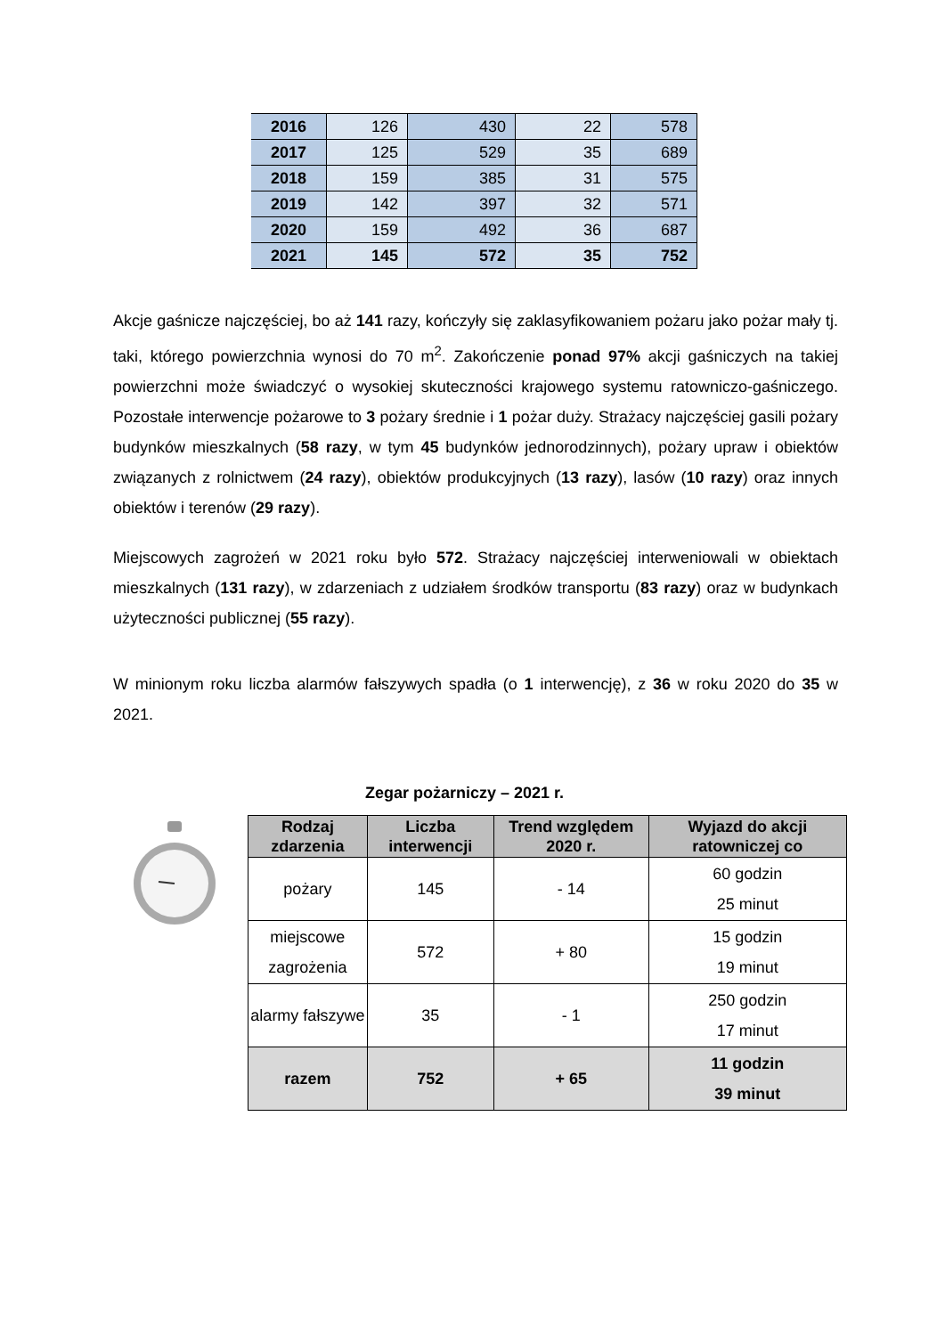| 2016 | 126 | 430 | 22 | 578 |
| 2017 | 125 | 529 | 35 | 689 |
| 2018 | 159 | 385 | 31 | 575 |
| 2019 | 142 | 397 | 32 | 571 |
| 2020 | 159 | 492 | 36 | 687 |
| 2021 | 145 | 572 | 35 | 752 |
Akcje gaśnicze najczęściej, bo aż 141 razy, kończyły się zaklasyfikowaniem pożaru jako pożar mały tj. taki, którego powierzchnia wynosi do 70 m<sup>2</sup>. Zakończenie ponad 97% akcji gaśniczych na takiej powierzchni może świadczyć o wysokiej skuteczności krajowego systemu ratowniczo-gaśniczego. Pozostałe interwencje pożarowe to 3 pożary średnie i 1 pożar duży. Strażacy najczęściej gasili pożary budynków mieszkalnych (58 razy, w tym 45 budynków jednorodzinnych), pożary upraw i obiektów związanych z rolnictwem (24 razy), obiektów produkcyjnych (13 razy), lasów (10 razy) oraz innych obiektów i terenów (29 razy).
Miejscowych zagrożeń w 2021 roku było 572. Strażacy najczęściej interweniowali w obiektach mieszkalnych (131 razy), w zdarzeniach z udziałem środków transportu (83 razy) oraz w budynkach użyteczności publicznej (55 razy).
W minionym roku liczba alarmów fałszywych spadła (o 1 interwencję), z 36 w roku 2020 do 35 w 2021.
Zegar pożarniczy – 2021 r.
| Rodzaj zdarzenia | Liczba interwencji | Trend względem 2020 r. | Wyjazd do akcji ratowniczej co |
| --- | --- | --- | --- |
| pożary | 145 | - 14 | 60 godzin 25 minut |
| miejscowe zagrożenia | 572 | + 80 | 15 godzin 19 minut |
| alarmy fałszywe | 35 | - 1 | 250 godzin 17 minut |
| razem | 752 | + 65 | 11 godzin 39 minut |